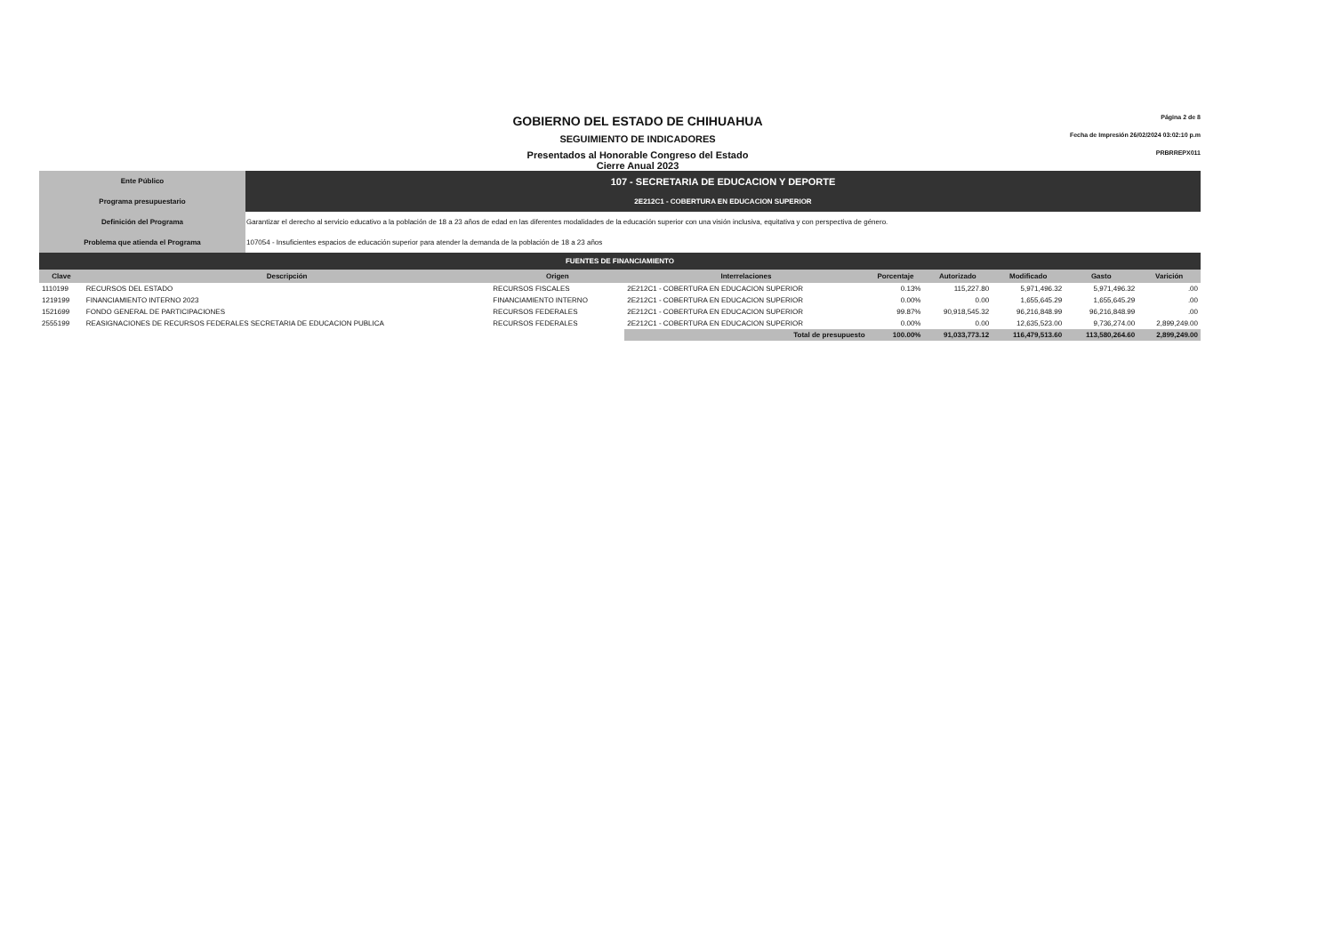GOBIERNO DEL ESTADO DE CHIHUAHUA
SEGUIMIENTO DE INDICADORES
Presentados al Honorable Congreso del Estado
Cierre Anual 2023
Página 2 de 8
Fecha de Impresión 26/02/2024 03:02:10 p.m
PRBRREPX011
| Ente Público | 107 - SECRETARIA DE EDUCACION Y DEPORTE |
| Programa presupuestario | 2E212C1 - COBERTURA EN EDUCACION SUPERIOR |
| Definición del Programa | Garantizar el derecho al servicio educativo a la población de 18 a 23 años de edad en las diferentes modalidades de la educación superior con una visión inclusiva, equitativa y con perspectiva de género. |
| Problema que atienda el Programa | 107054 - Insuficientes espacios de educación superior para atender la demanda de la población de 18 a 23 años |
| FUENTES DE FINANCIAMIENTO | | | | | | | | |
| Clave | Descripción | Origen | Interrelaciones | Porcentaje | Autorizado | Modificado | Gasto | Varición |
| 1110199 | RECURSOS DEL ESTADO | RECURSOS FISCALES | 2E212C1 - COBERTURA EN EDUCACION SUPERIOR | 0.13% | 115,227.80 | 5,971,496.32 | 5,971,496.32 | .00 |
| 1219199 | FINANCIAMIENTO INTERNO 2023 | FINANCIAMIENTO INTERNO | 2E212C1 - COBERTURA EN EDUCACION SUPERIOR | 0.00% | 0.00 | 1,655,645.29 | 1,655,645.29 | .00 |
| 1521699 | FONDO GENERAL DE PARTICIPACIONES | RECURSOS FEDERALES | 2E212C1 - COBERTURA EN EDUCACION SUPERIOR | 99.87% | 90,918,545.32 | 96,216,848.99 | 96,216,848.99 | .00 |
| 2555199 | REASIGNACIONES DE RECURSOS FEDERALES SECRETARIA DE EDUCACION PUBLICA | RECURSOS FEDERALES | 2E212C1 - COBERTURA EN EDUCACION SUPERIOR | 0.00% | 0.00 | 12,635,523.00 | 9,736,274.00 | 2,899,249.00 |
| | | | Total de presupuesto | 100.00% | 91,033,773.12 | 116,479,513.60 | 113,580,264.60 | 2,899,249.00 |